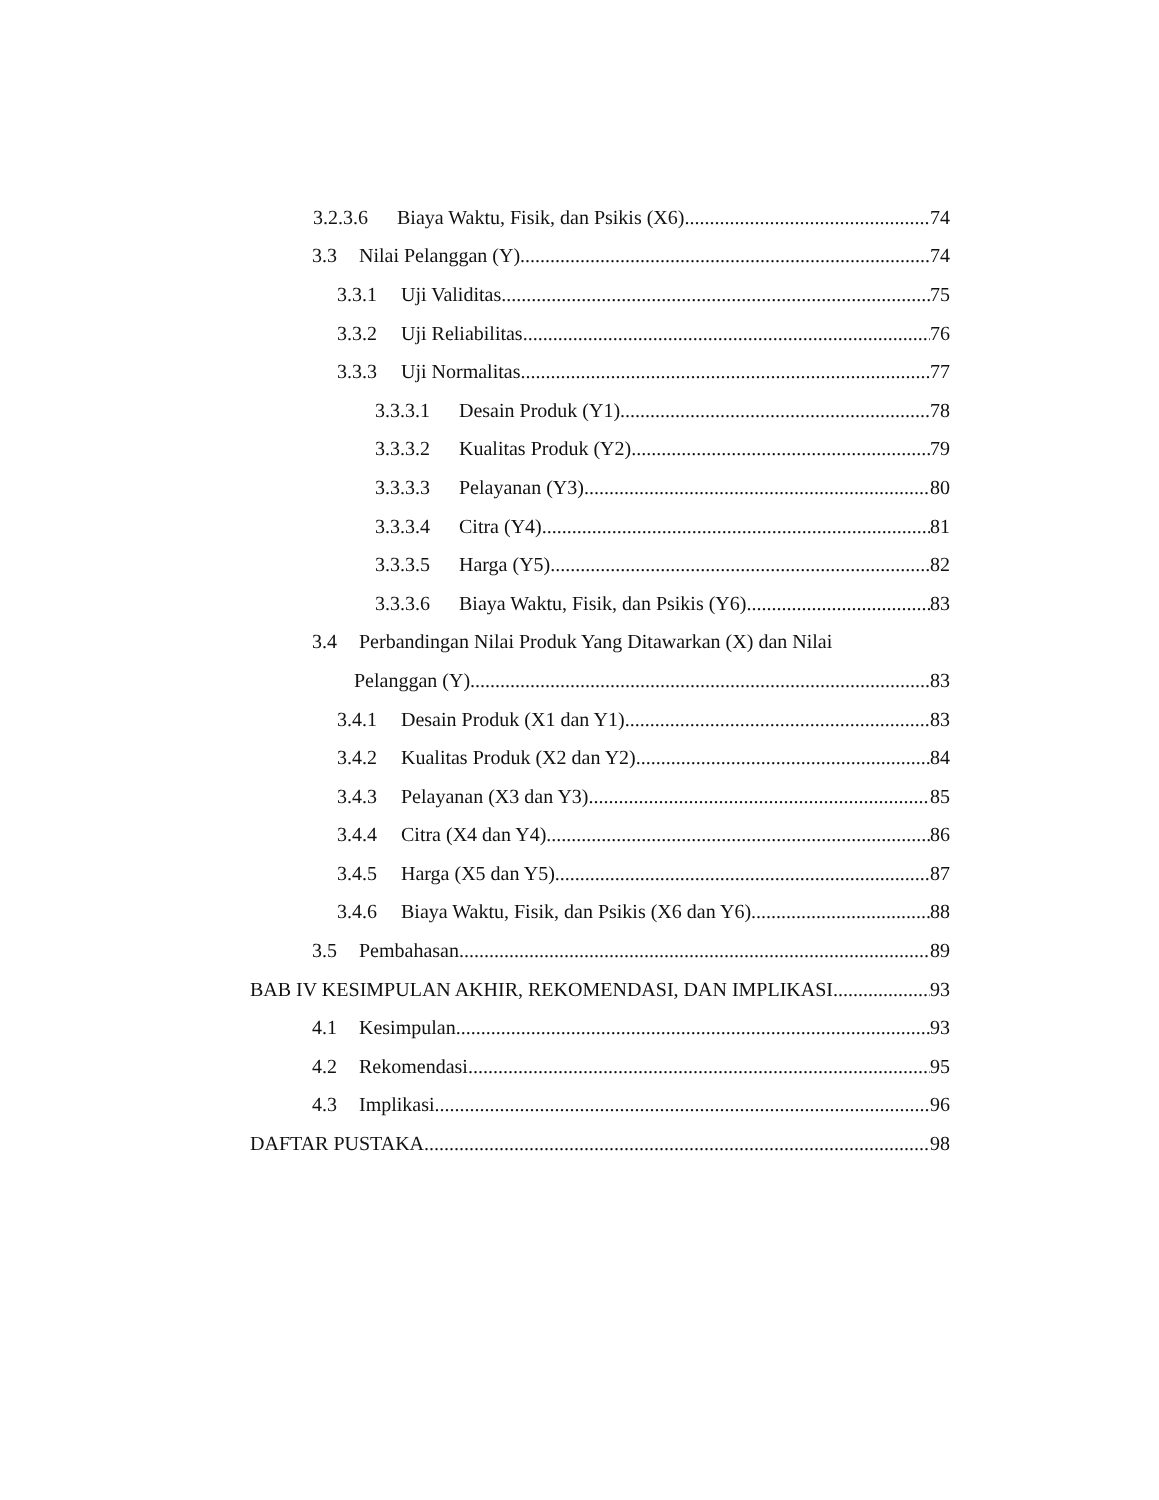3.2.3.6 Biaya Waktu, Fisik, dan Psikis (X6) 74
3.3 Nilai Pelanggan (Y) 74
3.3.1 Uji Validitas 75
3.3.2 Uji Reliabilitas 76
3.3.3 Uji Normalitas 77
3.3.3.1 Desain Produk (Y1) 78
3.3.3.2 Kualitas Produk (Y2) 79
3.3.3.3 Pelayanan (Y3) 80
3.3.3.4 Citra (Y4) 81
3.3.3.5 Harga (Y5) 82
3.3.3.6 Biaya Waktu, Fisik, dan Psikis (Y6) 83
3.4 Perbandingan Nilai Produk Yang Ditawarkan (X) dan Nilai
Pelanggan (Y) 83
3.4.1 Desain Produk (X1 dan Y1) 83
3.4.2 Kualitas Produk (X2 dan Y2) 84
3.4.3 Pelayanan (X3 dan Y3) 85
3.4.4 Citra (X4 dan Y4) 86
3.4.5 Harga (X5 dan Y5) 87
3.4.6 Biaya Waktu, Fisik, dan Psikis (X6 dan Y6) 88
3.5 Pembahasan 89
BAB IV KESIMPULAN AKHIR, REKOMENDASI, DAN IMPLIKASI 93
4.1 Kesimpulan 93
4.2 Rekomendasi 95
4.3 Implikasi 96
DAFTAR PUSTAKA 98